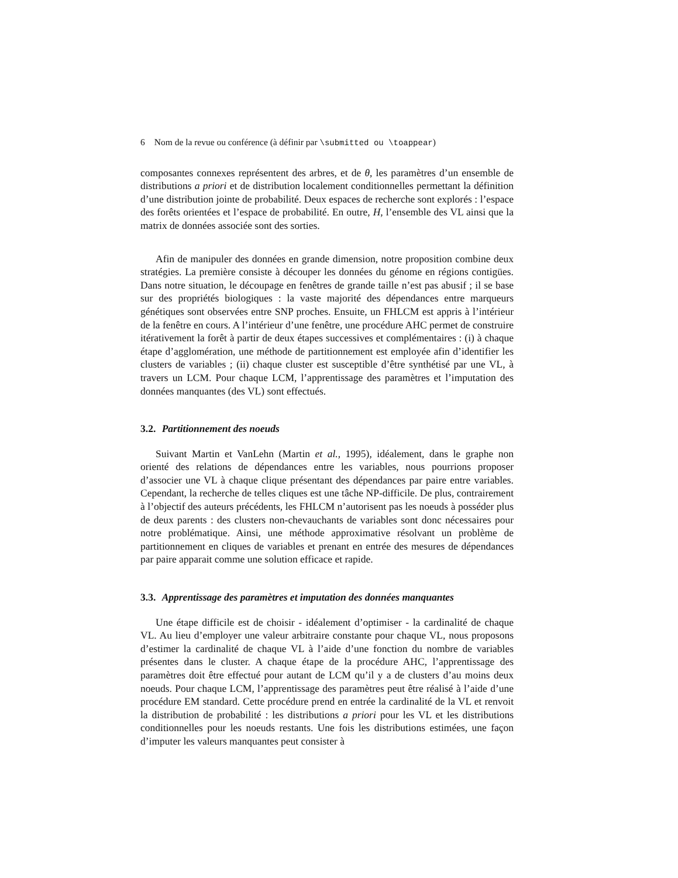6 Nom de la revue ou conférence (à définir par \submitted ou \toappear)
composantes connexes représentent des arbres, et de θ, les paramètres d’un ensemble de distributions a priori et de distribution localement conditionnelles permettant la définition d’une distribution jointe de probabilité. Deux espaces de recherche sont explorés : l’espace des forêts orientées et l’espace de probabilité. En outre, H, l’ensemble des VL ainsi que la matrix de données associée sont des sorties.
Afin de manipuler des données en grande dimension, notre proposition combine deux stratégies. La première consiste à découper les données du génome en régions contigües. Dans notre situation, le découpage en fenêtres de grande taille n’est pas abusif ; il se base sur des propriétés biologiques : la vaste majorité des dépendances entre marqueurs génétiques sont observées entre SNP proches. Ensuite, un FHLCM est appris à l’intérieur de la fenêtre en cours. A l’intérieur d’une fenêtre, une procédure AHC permet de construire itérativement la forêt à partir de deux étapes successives et complémentaires : (i) à chaque étape d’agglomération, une méthode de partitionnement est employée afin d’identifier les clusters de variables ; (ii) chaque cluster est susceptible d’être synthétisé par une VL, à travers un LCM. Pour chaque LCM, l’apprentissage des paramètres et l’imputation des données manquantes (des VL) sont effectués.
3.2. Partitionnement des noeuds
Suivant Martin et VanLehn (Martin et al., 1995), idéalement, dans le graphe non orienté des relations de dépendances entre les variables, nous pourrions proposer d’associer une VL à chaque clique présentant des dépendances par paire entre variables. Cependant, la recherche de telles cliques est une tâche NP-difficile. De plus, contrairement à l’objectif des auteurs précédents, les FHLCM n’autorisent pas les noeuds à posséder plus de deux parents : des clusters non-chevauchants de variables sont donc nécessaires pour notre problématique. Ainsi, une méthode approximative résolvant un problème de partitionnement en cliques de variables et prenant en entrée des mesures de dépendances par paire apparait comme une solution efficace et rapide.
3.3. Apprentissage des paramètres et imputation des données manquantes
Une étape difficile est de choisir - idéalement d’optimiser - la cardinalité de chaque VL. Au lieu d’employer une valeur arbitraire constante pour chaque VL, nous proposons d’estimer la cardinalité de chaque VL à l’aide d’une fonction du nombre de variables présentes dans le cluster. A chaque étape de la procédure AHC, l’apprentissage des paramètres doit être effectué pour autant de LCM qu’il y a de clusters d’au moins deux noeuds. Pour chaque LCM, l’apprentissage des paramètres peut être réalisé à l’aide d’une procédure EM standard. Cette procédure prend en entrée la cardinalité de la VL et renvoit la distribution de probabilité : les distributions a priori pour les VL et les distributions conditionnelles pour les noeuds restants. Une fois les distributions estimées, une façon d’imputer les valeurs manquantes peut consister à